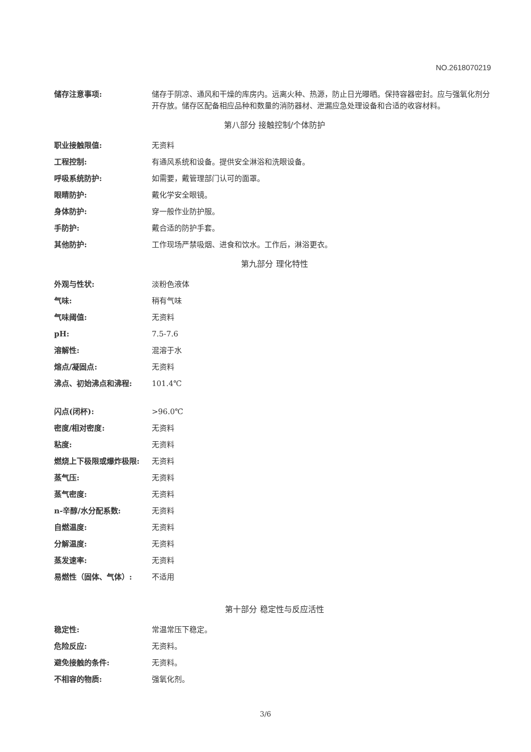NO.2618070219
| 储存注意事项: | 储存于阴凉、通风和干燥的库房内。远离火种、热源，防止日光曝晒。保持容器密封。应与强氧化剂分开存放。储存区配备相应品种和数量的消防器材、泄漏应急处理设备和合适的收容材料。 |
第八部分 接触控制/个体防护
| 职业接触限值: | 无资料 |
| 工程控制: | 有通风系统和设备。提供安全淋浴和洗眼设备。 |
| 呼吸系统防护: | 如需要，戴管理部门认可的面罩。 |
| 眼睛防护: | 戴化学安全眼镜。 |
| 身体防护: | 穿一般作业防护服。 |
| 手防护: | 戴合适的防护手套。 |
| 其他防护: | 工作现场严禁吸烟、进食和饮水。工作后，淋浴更衣。 |
第九部分 理化特性
| 外观与性状: | 淡粉色液体 |
| 气味: | 稍有气味 |
| 气味阈值: | 无资料 |
| pH: | 7.5-7.6 |
| 溶解性: | 混溶于水 |
| 熔点/凝固点: | 无资料 |
| 沸点、初始沸点和沸程: | 101.4℃ |
| 闪点(闭杯): | >96.0℃ |
| 密度/相对密度: | 无资料 |
| 粘度: | 无资料 |
| 燃烧上下极限或爆炸极限: | 无资料 |
| 蒸气压: | 无资料 |
| 蒸气密度: | 无资料 |
| n-辛醇/水分配系数: | 无资料 |
| 自燃温度: | 无资料 |
| 分解温度: | 无资料 |
| 蒸发速率: | 无资料 |
| 易燃性（固体、气体）: | 不适用 |
第十部分 稳定性与反应活性
| 稳定性: | 常温常压下稳定。 |
| 危险反应: | 无资料。 |
| 避免接触的条件: | 无资料。 |
| 不相容的物质: | 强氧化剂。 |
3/6